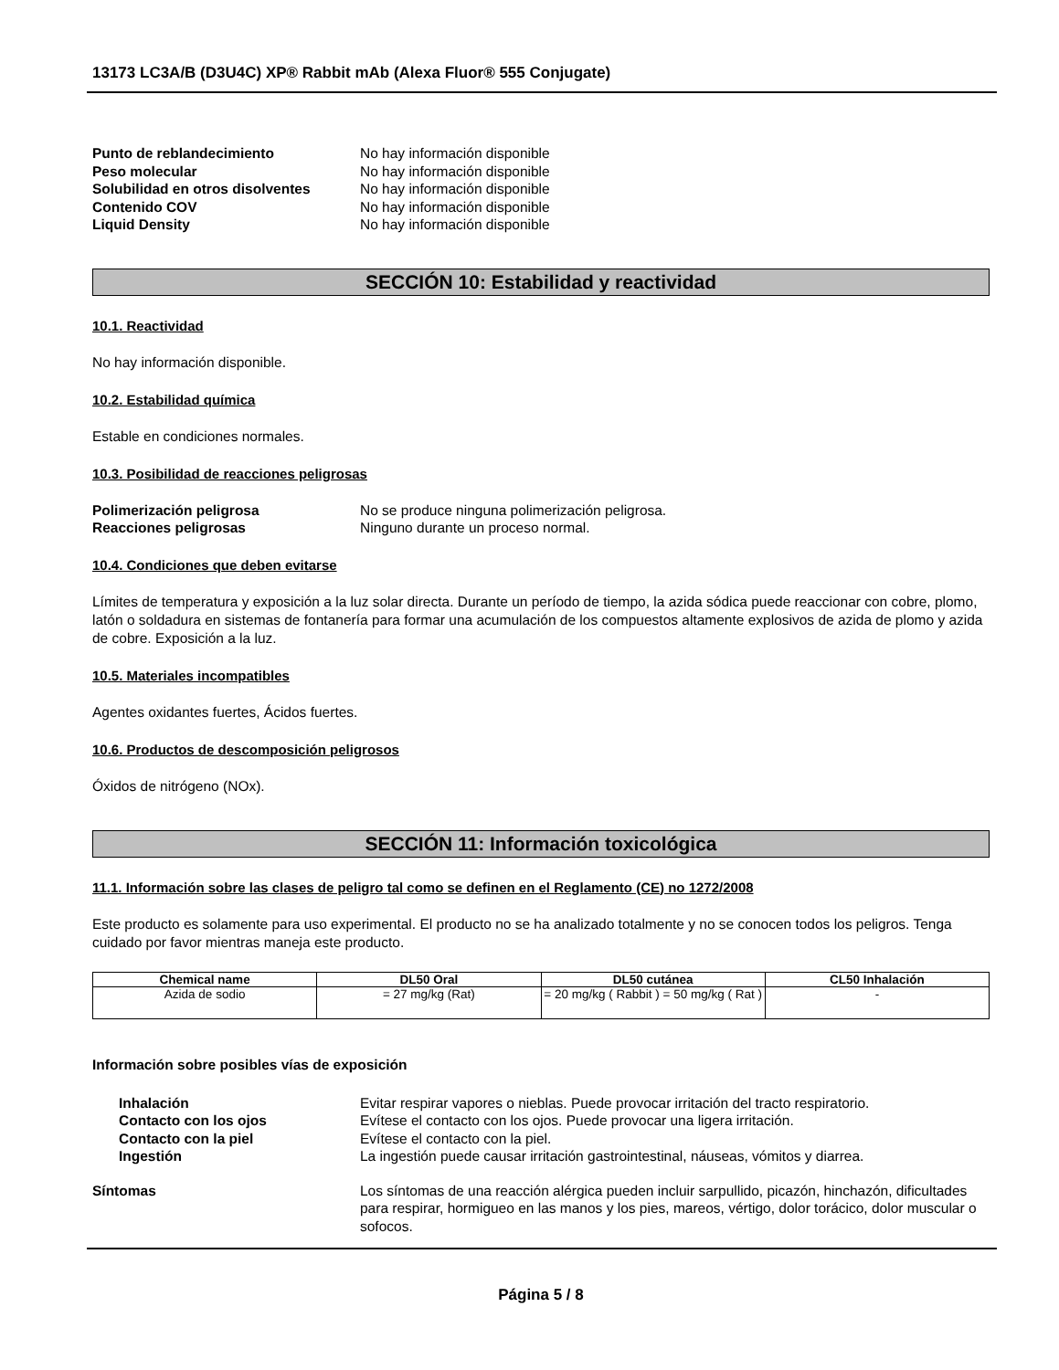13173 LC3A/B (D3U4C) XP® Rabbit mAb (Alexa Fluor® 555 Conjugate)
Punto de reblandecimiento No hay información disponible Peso molecular No hay información disponible Solubilidad en otros disolventes No hay información disponible Contenido COV No hay información disponible Liquid Density No hay información disponible
SECCIÓN 10: Estabilidad y reactividad
10.1. Reactividad
No hay información disponible.
10.2. Estabilidad química
Estable en condiciones normales.
10.3. Posibilidad de reacciones peligrosas
Polimerización peligrosa No se produce ninguna polimerización peligrosa. Reacciones peligrosas Ninguno durante un proceso normal.
10.4. Condiciones que deben evitarse
Límites de temperatura y exposición a la luz solar directa. Durante un período de tiempo, la azida sódica puede reaccionar con cobre, plomo, latón o soldadura en sistemas de fontanería para formar una acumulación de los compuestos altamente explosivos de azida de plomo y azida de cobre. Exposición a la luz.
10.5. Materiales incompatibles
Agentes oxidantes fuertes, Ácidos fuertes.
10.6. Productos de descomposición peligrosos
Óxidos de nitrógeno (NOx).
SECCIÓN 11: Información toxicológica
11.1. Información sobre las clases de peligro tal como se definen en el Reglamento (CE) no 1272/2008
Este producto es solamente para uso experimental. El producto no se ha analizado totalmente y no se conocen todos los peligros. Tenga cuidado por favor mientras maneja este producto.
| Chemical name | DL50 Oral | DL50 cutánea | CL50 Inhalación |
| --- | --- | --- | --- |
| Azida de sodio | = 27 mg/kg (Rat) | = 20 mg/kg ( Rabbit ) = 50 mg/kg ( Rat ) | - |
Información sobre posibles vías de exposición
Inhalación Evitar respirar vapores o nieblas. Puede provocar irritación del tracto respiratorio. Contacto con los ojos Evítese el contacto con los ojos. Puede provocar una ligera irritación. Contacto con la piel Evítese el contacto con la piel. Ingestión La ingestión puede causar irritación gastrointestinal, náuseas, vómitos y diarrea.
Síntomas Los síntomas de una reacción alérgica pueden incluir sarpullido, picazón, hinchazón, dificultades para respirar, hormigueo en las manos y los pies, mareos, vértigo, dolor torácico, dolor muscular o sofocos.
Página 5 / 8